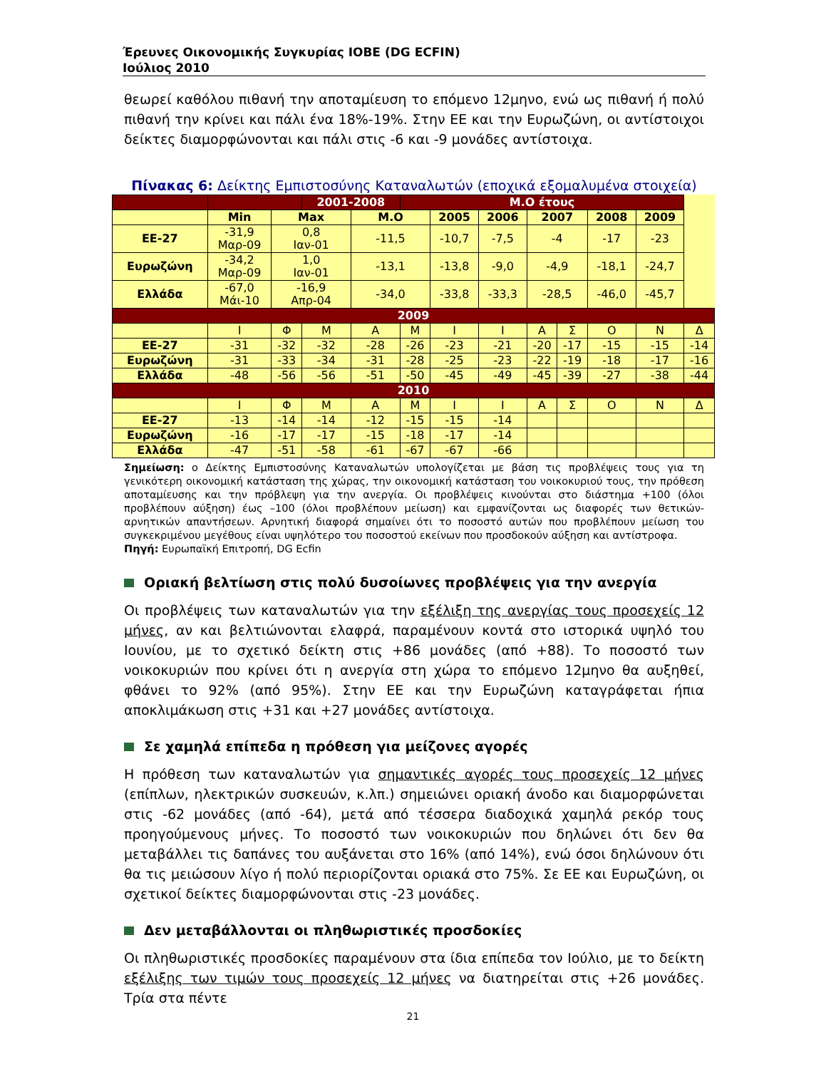Έρευνες Οικονομικής Συγκυρίας ΙΟΒΕ (DG ECFIN)
Ιούλιος 2010
θεωρεί καθόλου πιθανή την αποταμίευση το επόμενο 12μηνο, ενώ ως πιθανή ή πολύ πιθανή την κρίνει και πάλι ένα 18%-19%. Στην ΕΕ και την Ευρωζώνη, οι αντίστοιχοι δείκτες διαμορφώνονται και πάλι στις -6 και -9 μονάδες αντίστοιχα.
Πίνακας 6: Δείκτης Εμπιστοσύνης Καταναλωτών (εποχικά εξομαλυμένα στοιχεία)
| | | | 2001-2008 | | Μ.Ο έτους | | | | | | | |
| --- | --- | --- | --- | --- | --- | --- | --- | --- | --- | --- | --- | --- |
| | Min | Max | | Μ.Ο | | 2005 | 2006 | 2007 | | 2008 | 2009 | |
| ΕΕ-27 | -31,9 Μαρ-09 | 0,8 Ιαν-01 | | -11,5 | | -10,7 | -7,5 | -4 | | -17 | -23 | |
| Ευρωζώνη | -34,2 Μαρ-09 | 1,0 Ιαν-01 | | -13,1 | | -13,8 | -9,0 | -4,9 | | -18,1 | -24,7 | |
| Ελλάδα | -67,0 Μάι-10 | -16,9 Απρ-04 | | -34,0 | | -33,8 | -33,3 | -28,5 | | -46,0 | -45,7 | |
| 2009 | | | | | | | | | | | | |
| | Ι | Φ | Μ | Α | Μ | Ι | Ι | Α | Σ | Ο | Ν | Δ |
| ΕΕ-27 | -31 | -32 | -32 | -28 | -26 | -23 | -21 | -20 | -17 | -15 | -15 | -14 |
| Ευρωζώνη | -31 | -33 | -34 | -31 | -28 | -25 | -23 | -22 | -19 | -18 | -17 | -16 |
| Ελλάδα | -48 | -56 | -56 | -51 | -50 | -45 | -49 | -45 | -39 | -27 | -38 | -44 |
| 2010 | | | | | | | | | | | | |
| | Ι | Φ | Μ | Α | Μ | Ι | Ι | Α | Σ | Ο | Ν | Δ |
| ΕΕ-27 | -13 | -14 | -14 | -12 | -15 | -15 | -14 | | | | | |
| Ευρωζώνη | -16 | -17 | -17 | -15 | -18 | -17 | -14 | | | | | |
| Ελλάδα | -47 | -51 | -58 | -61 | -67 | -67 | -66 | | | | | |
Σημείωση: ο Δείκτης Εμπιστοσύνης Καταναλωτών υπολογίζεται με βάση τις προβλέψεις τους για τη γενικότερη οικονομική κατάσταση της χώρας, την οικονομική κατάσταση του νοικοκυριού τους, την πρόθεση αποταμίευσης και την πρόβλεψη για την ανεργία. Οι προβλέψεις κινούνται στο διάστημα +100 (όλοι προβλέπουν αύξηση) έως –100 (όλοι προβλέπουν μείωση) και εμφανίζονται ως διαφορές των θετικών-αρνητικών απαντήσεων. Αρνητική διαφορά σημαίνει ότι το ποσοστό αυτών που προβλέπουν μείωση του συγκεκριμένου μεγέθους είναι υψηλότερο του ποσοστού εκείνων που προσδοκούν αύξηση και αντίστροφα.
Πηγή: Ευρωπαϊκή Επιτροπή, DG Ecfin
Οριακή βελτίωση στις πολύ δυσοίωνες προβλέψεις για την ανεργία
Οι προβλέψεις των καταναλωτών για την εξέλιξη της ανεργίας τους προσεχείς 12 μήνες, αν και βελτιώνονται ελαφρά, παραμένουν κοντά στο ιστορικά υψηλό του Ιουνίου, με το σχετικό δείκτη στις +86 μονάδες (από +88). Το ποσοστό των νοικοκυριών που κρίνει ότι η ανεργία στη χώρα το επόμενο 12μηνο θα αυξηθεί, φθάνει το 92% (από 95%). Στην ΕΕ και την Ευρωζώνη καταγράφεται ήπια αποκλιμάκωση στις +31 και +27 μονάδες αντίστοιχα.
Σε χαμηλά επίπεδα η πρόθεση για μείζονες αγορές
Η πρόθεση των καταναλωτών για σημαντικές αγορές τους προσεχείς 12 μήνες (επίπλων, ηλεκτρικών συσκευών, κ.λπ.) σημειώνει οριακή άνοδο και διαμορφώνεται στις -62 μονάδες (από -64), μετά από τέσσερα διαδοχικά χαμηλά ρεκόρ τους προηγούμενους μήνες. Το ποσοστό των νοικοκυριών που δηλώνει ότι δεν θα μεταβάλλει τις δαπάνες του αυξάνεται στο 16% (από 14%), ενώ όσοι δηλώνουν ότι θα τις μειώσουν λίγο ή πολύ περιορίζονται οριακά στο 75%. Σε ΕΕ και Ευρωζώνη, οι σχετικοί δείκτες διαμορφώνονται στις -23 μονάδες.
Δεν μεταβάλλονται οι πληθωριστικές προσδοκίες
Οι πληθωριστικές προσδοκίες παραμένουν στα ίδια επίπεδα τον Ιούλιο, με το δείκτη εξέλιξης των τιμών τους προσεχείς 12 μήνες να διατηρείται στις +26 μονάδες. Τρία στα πέντε
21